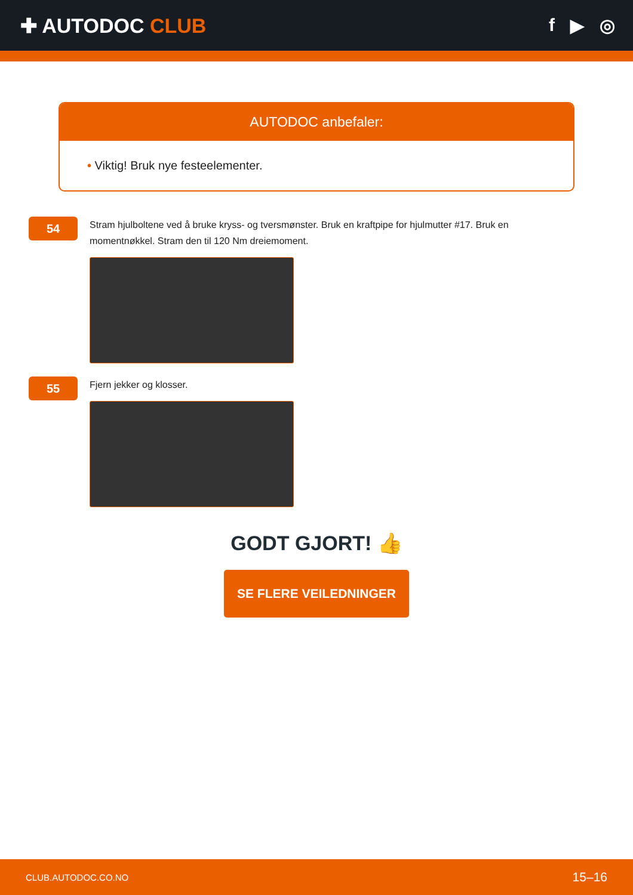✚ AUTODOC CLUB f ▶ ◎
AUTODOC anbefaler:
• Viktig! Bruk nye festeelementer.
54
Stram hjulboltene ved å bruke kryss- og tversmønster. Bruk en kraftpipe for hjulmutter #17. Bruk en momentnøkkel. Stram den til 120 Nm dreiemoment.
55
Fjern jekker og klosser.
GODT GJORT! 👍
SE FLERE VEILEDNINGER
CLUB.AUTODOC.CO.NO 15–16